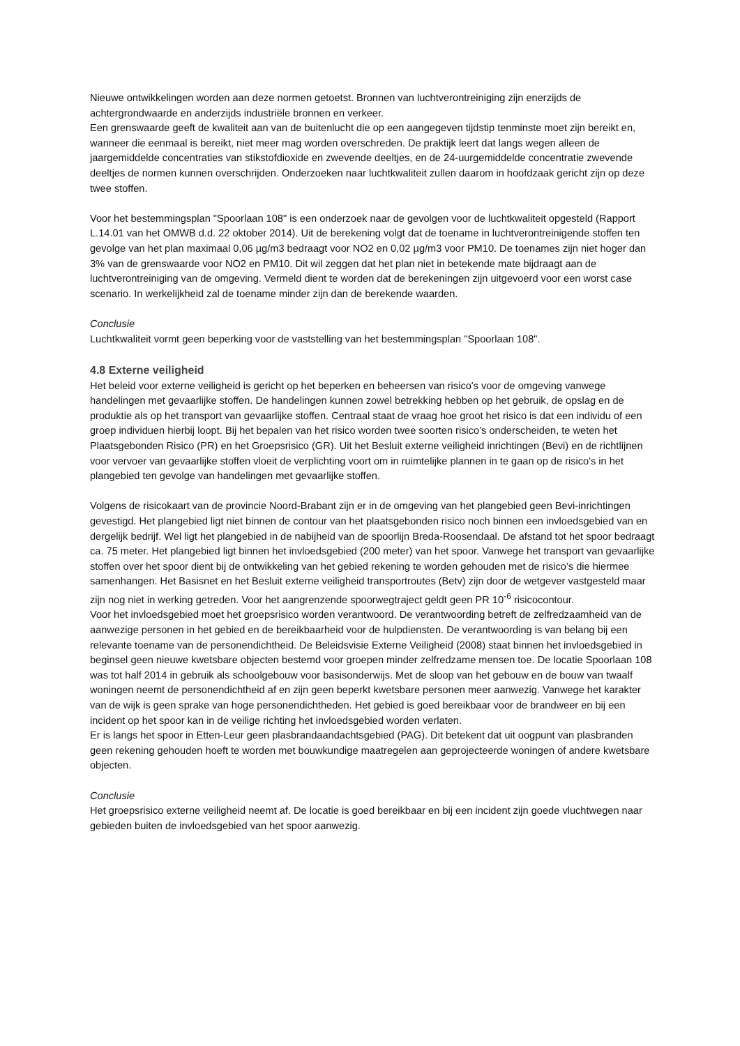Nieuwe ontwikkelingen worden aan deze normen getoetst. Bronnen van luchtverontreiniging zijn enerzijds de achtergrondwaarde en anderzijds industriële bronnen en verkeer.
Een grenswaarde geeft de kwaliteit aan van de buitenlucht die op een aangegeven tijdstip tenminste moet zijn bereikt en, wanneer die eenmaal is bereikt, niet meer mag worden overschreden. De praktijk leert dat langs wegen alleen de jaargemiddelde concentraties van stikstofdioxide en zwevende deeltjes, en de 24-uurgemiddelde concentratie zwevende deeltjes de normen kunnen overschrijden. Onderzoeken naar luchtkwaliteit zullen daarom in hoofdzaak gericht zijn op deze twee stoffen.
Voor het bestemmingsplan "Spoorlaan 108" is een onderzoek naar de gevolgen voor de luchtkwaliteit opgesteld (Rapport L.14.01 van het OMWB d.d. 22 oktober 2014). Uit de berekening volgt dat de toename in luchtverontreinigende stoffen ten gevolge van het plan maximaal 0,06 µg/m3 bedraagt voor NO2 en 0,02 µg/m3 voor PM10. De toenames zijn niet hoger dan 3% van de grenswaarde voor NO2 en PM10. Dit wil zeggen dat het plan niet in betekende mate bijdraagt aan de luchtverontreiniging van de omgeving. Vermeld dient te worden dat de berekeningen zijn uitgevoerd voor een worst case scenario. In werkelijkheid zal de toename minder zijn dan de berekende waarden.
Conclusie
Luchtkwaliteit vormt geen beperking voor de vaststelling van het bestemmingsplan "Spoorlaan 108".
4.8 Externe veiligheid
Het beleid voor externe veiligheid is gericht op het beperken en beheersen van risico's voor de omgeving vanwege handelingen met gevaarlijke stoffen. De handelingen kunnen zowel betrekking hebben op het gebruik, de opslag en de produktie als op het transport van gevaarlijke stoffen. Centraal staat de vraag hoe groot het risico is dat een individu of een groep individuen hierbij loopt. Bij het bepalen van het risico worden twee soorten risico’s onderscheiden, te weten het Plaatsgebonden Risico (PR) en het Groepsrisico (GR). Uit het Besluit externe veiligheid inrichtingen (Bevi) en de richtlijnen voor vervoer van gevaarlijke stoffen vloeit de verplichting voort om in ruimtelijke plannen in te gaan op de risico's in het plangebied ten gevolge van handelingen met gevaarlijke stoffen.
Volgens de risicokaart van de provincie Noord-Brabant zijn er in de omgeving van het plangebied geen Bevi-inrichtingen gevestigd. Het plangebied ligt niet binnen de contour van het plaatsgebonden risico noch binnen een invloedsgebied van en dergelijk bedrijf. Wel ligt het plangebied in de nabijheid van de spoorlijn Breda-Roosendaal. De afstand tot het spoor bedraagt ca. 75 meter. Het plangebied ligt binnen het invloedsgebied (200 meter) van het spoor. Vanwege het transport van gevaarlijke stoffen over het spoor dient bij de ontwikkeling van het gebied rekening te worden gehouden met de risico’s die hiermee samenhangen. Het Basisnet en het Besluit externe veiligheid transportroutes (Betv) zijn door de wetgever vastgesteld maar zijn nog niet in werking getreden. Voor het aangrenzende spoorwegtraject geldt geen PR 10<sup>-6</sup> risicocontour.
Voor het invloedsgebied moet het groepsrisico worden verantwoord. De verantwoording betreft de zelfredzaamheid van de aanwezige personen in het gebied en de bereikbaarheid voor de hulpdiensten. De verantwoording is van belang bij een relevante toename van de personendichtheid. De Beleidsvisie Externe Veiligheid (2008) staat binnen het invloedsgebied in beginsel geen nieuwe kwetsbare objecten bestemd voor groepen minder zelfredzame mensen toe. De locatie Spoorlaan 108 was tot half 2014 in gebruik als schoolgebouw voor basisonderwijs. Met de sloop van het gebouw en de bouw van twaalf woningen neemt de personendichtheid af en zijn geen beperkt kwetsbare personen meer aanwezig. Vanwege het karakter van de wijk is geen sprake van hoge personendichtheden. Het gebied is goed bereikbaar voor de brandweer en bij een incident op het spoor kan in de veilige richting het invloedsgebied worden verlaten.
Er is langs het spoor in Etten-Leur geen plasbrandaandachtsgebied (PAG). Dit betekent dat uit oogpunt van plasbranden geen rekening gehouden hoeft te worden met bouwkundige maatregelen aan geprojecteerde woningen of andere kwetsbare objecten.
Conclusie
Het groepsrisico externe veiligheid neemt af. De locatie is goed bereikbaar en bij een incident zijn goede vluchtwegen naar gebieden buiten de invloedsgebied van het spoor aanwezig.